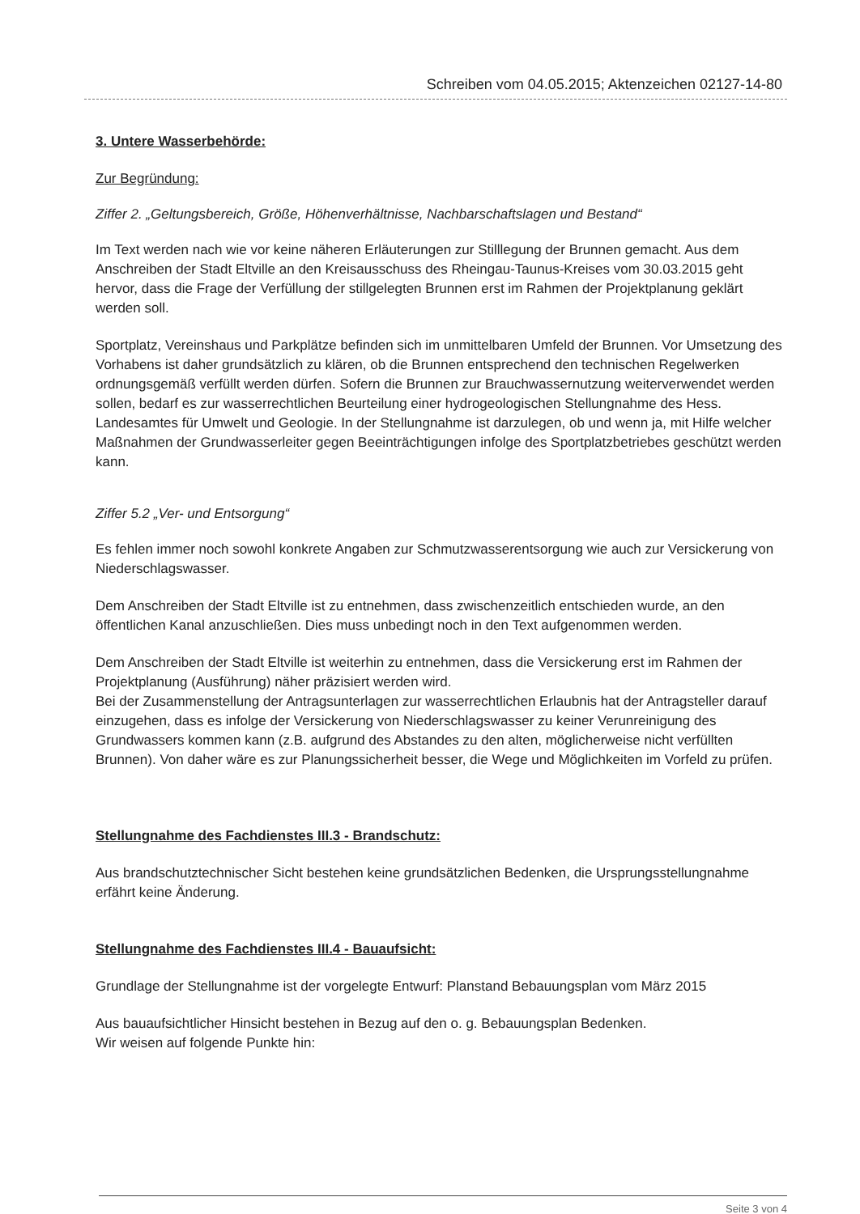Schreiben vom 04.05.2015; Aktenzeichen 02127-14-80
3. Untere Wasserbehörde:
Zur Begründung:
Ziffer 2. „Geltungsbereich, Größe, Höhenverhältnisse, Nachbarschaftslagen und Bestand“
Im Text werden nach wie vor keine näheren Erläuterungen zur Stilllegung der Brunnen gemacht. Aus dem Anschreiben der Stadt Eltville an den Kreisausschuss des Rheingau-Taunus-Kreises vom 30.03.2015 geht hervor, dass die Frage der Verfüllung der stillgelegten Brunnen erst im Rahmen der Projektplanung geklärt werden soll.
Sportplatz, Vereinshaus und Parkplätze befinden sich im unmittelbaren Umfeld der Brunnen. Vor Umsetzung des Vorhabens ist daher grundsätzlich zu klären, ob die Brunnen entsprechend den technischen Regelwerken ordnungsgemäß verfüllt werden dürfen. Sofern die Brunnen zur Brauchwassernutzung weiterverwendet werden sollen, bedarf es zur wasserrechtlichen Beurteilung einer hydrogeologischen Stellungnahme des Hess. Landesamtes für Umwelt und Geologie. In der Stellungnahme ist darzulegen, ob und wenn ja, mit Hilfe welcher Maßnahmen der Grundwasserleiter gegen Beeinträchtigungen infolge des Sportplatzbetriebes geschützt werden kann.
Ziffer 5.2 „Ver- und Entsorgung“
Es fehlen immer noch sowohl konkrete Angaben zur Schmutzwasserentsorgung wie auch zur Versickerung von Niederschlagswasser.
Dem Anschreiben der Stadt Eltville ist zu entnehmen, dass zwischenzeitlich entschieden wurde, an den öffentlichen Kanal anzuschließen. Dies muss unbedingt noch in den Text aufgenommen werden.
Dem Anschreiben der Stadt Eltville ist weiterhin zu entnehmen, dass die Versickerung erst im Rahmen der Projektplanung (Ausführung) näher präzisiert werden wird.
Bei der Zusammenstellung der Antragsunterlagen zur wasserrechtlichen Erlaubnis hat der Antragsteller darauf einzugehen, dass es infolge der Versickerung von Niederschlagswasser zu keiner Verunreinigung des Grundwassers kommen kann (z.B. aufgrund des Abstandes zu den alten, möglicherweise nicht verfüllten Brunnen). Von daher wäre es zur Planungssicherheit besser, die Wege und Möglichkeiten im Vorfeld zu prüfen.
Stellungnahme des Fachdienstes III.3 - Brandschutz:
Aus brandschutztechnischer Sicht bestehen keine grundsätzlichen Bedenken, die Ursprungsstellungnahme erfährt keine Änderung.
Stellungnahme des Fachdienstes III.4 - Bauaufsicht:
Grundlage der Stellungnahme ist der vorgelegte Entwurf: Planstand Bebauungsplan vom März 2015
Aus bauaufsichtlicher Hinsicht bestehen in Bezug auf den o. g. Bebauungsplan Bedenken.
Wir weisen auf folgende Punkte hin:
Seite 3 von 4